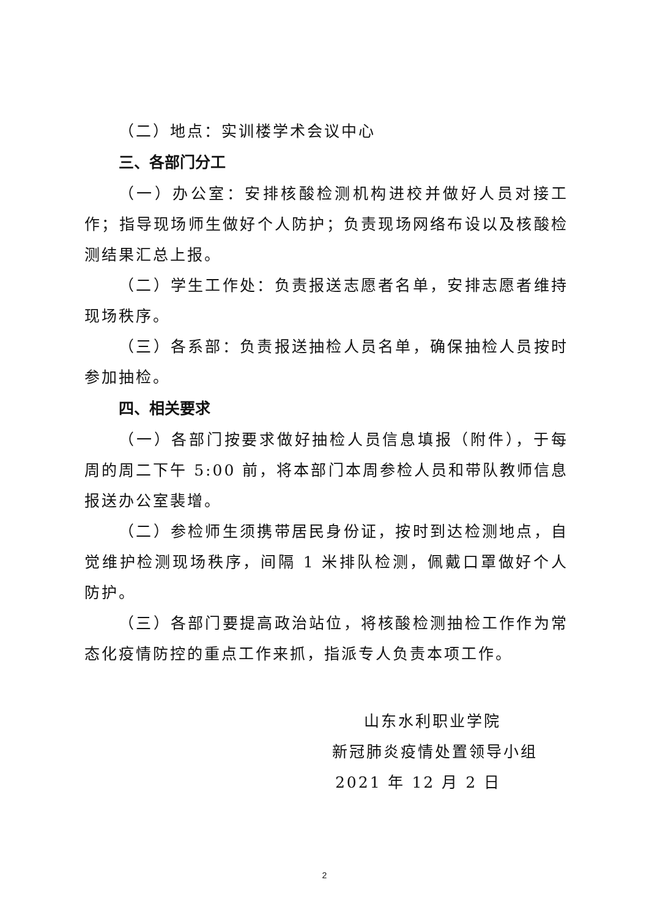（二）地点：实训楼学术会议中心
三、各部门分工
（一）办公室：安排核酸检测机构进校并做好人员对接工作；指导现场师生做好个人防护；负责现场网络布设以及核酸检测结果汇总上报。
（二）学生工作处：负责报送志愿者名单，安排志愿者维持现场秩序。
（三）各系部：负责报送抽检人员名单，确保抽检人员按时参加抽检。
四、相关要求
（一）各部门按要求做好抽检人员信息填报（附件），于每周的周二下午 5:00 前，将本部门本周参检人员和带队教师信息报送办公室裴增。
（二）参检师生须携带居民身份证，按时到达检测地点，自觉维护检测现场秩序，间隔 1 米排队检测，佩戴口罩做好个人防护。
（三）各部门要提高政治站位，将核酸检测抽检工作作为常态化疫情防控的重点工作来抓，指派专人负责本项工作。
山东水利职业学院
新冠肺炎疫情处置领导小组
2021 年 12 月 2 日
2